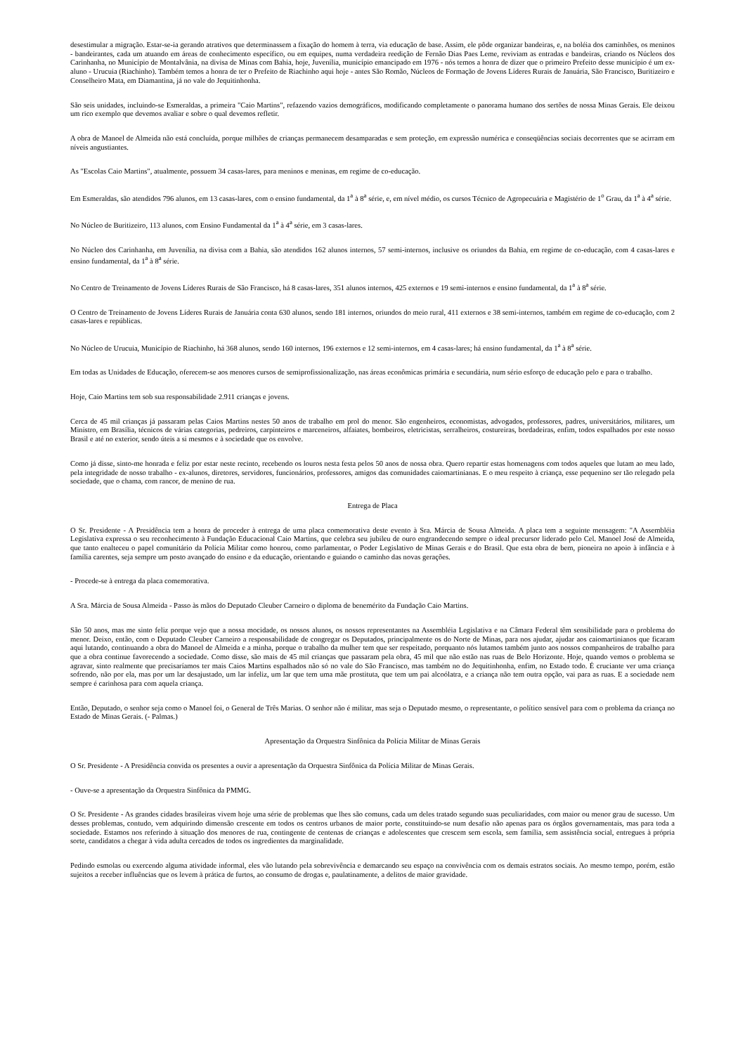desestimular a migração. Estar-se-ia gerando atrativos que determinassem a fixação do homem à terra, via educação de base. Assim, ele pôde organizar bandeiras, e, na boléia dos caminhões, os meninos - bandeirantes, cada um atuando em áreas de conhecimento específico, ou em equipes, numa verdadeira reedição de Fernão Dias Paes Leme, reviviam as entradas e bandeiras, criando os Núcleos dos Carinhanha, no Município de Montalvânia, na divisa de Minas com Bahia, hoje, Juvenília, município emancipado em 1976 - nós temos a honra de dizer que o primeiro Prefeito desse município é um ex-aluno - Urucuia (Riachinho). Também temos a honra de ter o Prefeito de Riachinho aqui hoje - antes São Romão, Núcleos de Formação de Jovens Líderes Rurais de Januária, São Francisco, Buritizeiro e Conselheiro Mata, em Diamantina, já no vale do Jequitinhonha.
São seis unidades, incluindo-se Esmeraldas, a primeira "Caio Martins", refazendo vazios demográficos, modificando completamente o panorama humano dos sertões de nossa Minas Gerais. Ele deixou um rico exemplo que devemos avaliar e sobre o qual devemos refletir.
A obra de Manoel de Almeida não está concluída, porque milhões de crianças permanecem desamparadas e sem proteção, em expressão numérica e conseqüências sociais decorrentes que se acirram em níveis angustiantes.
As "Escolas Caio Martins", atualmente, possuem 34 casas-lares, para meninos e meninas, em regime de co-educação.
Em Esmeraldas, são atendidos 796 alunos, em 13 casas-lares, com o ensino fundamental, da 1<sup>a</sup> à 8<sup>a</sup> série, e, em nível médio, os cursos Técnico de Agropecuária e Magistério de 1<sup>o</sup> Grau, da 1<sup>a</sup> à 4<sup>a</sup> série.
No Núcleo de Buritizeiro, 113 alunos, com Ensino Fundamental da 1<sup>a</sup> à 4<sup>a</sup> série, em 3 casas-lares.
No Núcleo dos Carinhanha, em Juvenília, na divisa com a Bahia, são atendidos 162 alunos internos, 57 semi-internos, inclusive os oriundos da Bahia, em regime de co-educação, com 4 casas-lares e ensino fundamental, da 1<sup>a</sup> à 8<sup>a</sup> série.
No Centro de Treinamento de Jovens Líderes Rurais de São Francisco, há 8 casas-lares, 351 alunos internos, 425 externos e 19 semi-internos e ensino fundamental, da 1<sup>a</sup> à 8<sup>a</sup> série.
O Centro de Treinamento de Jovens Líderes Rurais de Januária conta 630 alunos, sendo 181 internos, oriundos do meio rural, 411 externos e 38 semi-internos, também em regime de co-educação, com 2 casas-lares e repúblicas.
No Núcleo de Urucuia, Município de Riachinho, há 368 alunos, sendo 160 internos, 196 externos e 12 semi-internos, em 4 casas-lares; há ensino fundamental, da 1<sup>a</sup> à 8<sup>a</sup> série.
Em todas as Unidades de Educação, oferecem-se aos menores cursos de semiprofissionalização, nas áreas econômicas primária e secundária, num sério esforço de educação pelo e para o trabalho.
Hoje, Caio Martins tem sob sua responsabilidade 2.911 crianças e jovens.
Cerca de 45 mil crianças já passaram pelas Caios Martins nestes 50 anos de trabalho em prol do menor. São engenheiros, economistas, advogados, professores, padres, universitários, militares, um Ministro, em Brasília, técnicos de várias categorias, pedreiros, carpinteiros e marceneiros, alfaiates, bombeiros, eletricistas, serralheiros, costureiras, bordadeiras, enfim, todos espalhados por este nosso Brasil e até no exterior, sendo úteis a si mesmos e à sociedade que os envolve.
Como já disse, sinto-me honrada e feliz por estar neste recinto, recebendo os louros nesta festa pelos 50 anos de nossa obra. Quero repartir estas homenagens com todos aqueles que lutam ao meu lado, pela integridade de nosso trabalho - ex-alunos, diretores, servidores, funcionários, professores, amigos das comunidades caiomartinianas. E o meu respeito à criança, esse pequenino ser tão relegado pela sociedade, que o chama, com rancor, de menino de rua.
Entrega de Placa
O Sr. Presidente - A Presidência tem a honra de proceder à entrega de uma placa comemorativa deste evento à Sra. Márcia de Sousa Almeida. A placa tem a seguinte mensagem: "A Assembléia Legislativa expressa o seu reconhecimento à Fundação Educacional Caio Martins, que celebra seu jubileu de ouro engrandecendo sempre o ideal precursor liderado pelo Cel. Manoel José de Almeida, que tanto enalteceu o papel comunitário da Polícia Militar como honrou, como parlamentar, o Poder Legislativo de Minas Gerais e do Brasil. Que esta obra de bem, pioneira no apoio à infância e à família carentes, seja sempre um posto avançado do ensino e da educação, orientando e guiando o caminho das novas gerações.
- Procede-se à entrega da placa comemorativa.
A Sra. Márcia de Sousa Almeida - Passo às mãos do Deputado Cleuber Carneiro o diploma de benemérito da Fundação Caio Martins.
São 50 anos, mas me sinto feliz porque vejo que a nossa mocidade, os nossos alunos, os nossos representantes na Assembléia Legislativa e na Câmara Federal têm sensibilidade para o problema do menor. Deixo, então, com o Deputado Cleuber Carneiro a responsabilidade de congregar os Deputados, principalmente os do Norte de Minas, para nos ajudar, ajudar aos caiomartinianos que ficaram aqui lutando, continuando a obra do Manoel de Almeida e a minha, porque o trabalho da mulher tem que ser respeitado, porquanto nós lutamos também junto aos nossos companheiros de trabalho para que a obra continue favorecendo a sociedade. Como disse, são mais de 45 mil crianças que passaram pela obra, 45 mil que não estão nas ruas de Belo Horizonte. Hoje, quando vemos o problema se agravar, sinto realmente que precisaríamos ter mais Caios Martins espalhados não só no vale do São Francisco, mas também no do Jequitinhonha, enfim, no Estado todo. É cruciante ver uma criança sofrendo, não por ela, mas por um lar desajustado, um lar infeliz, um lar que tem uma mãe prostituta, que tem um pai alcoólatra, e a criança não tem outra opção, vai para as ruas. E a sociedade nem sempre é carinhosa para com aquela criança.
Então, Deputado, o senhor seja como o Manoel foi, o General de Três Marias. O senhor não é militar, mas seja o Deputado mesmo, o representante, o político sensível para com o problema da criança no Estado de Minas Gerais. (- Palmas.)
Apresentação da Orquestra Sinfônica da Polícia Militar de Minas Gerais
O Sr. Presidente - A Presidência convida os presentes a ouvir a apresentação da Orquestra Sinfônica da Polícia Militar de Minas Gerais.
- Ouve-se a apresentação da Orquestra Sinfônica da PMMG.
O Sr. Presidente - As grandes cidades brasileiras vivem hoje uma série de problemas que lhes são comuns, cada um deles tratado segundo suas peculiaridades, com maior ou menor grau de sucesso. Um desses problemas, contudo, vem adquirindo dimensão crescente em todos os centros urbanos de maior porte, constituindo-se num desafio não apenas para os órgãos governamentais, mas para toda a sociedade. Estamos nos referindo à situação dos menores de rua, contingente de centenas de crianças e adolescentes que crescem sem escola, sem família, sem assistência social, entregues à própria sorte, candidatos a chegar à vida adulta cercados de todos os ingredientes da marginalidade.
Pedindo esmolas ou exercendo alguma atividade informal, eles vão lutando pela sobrevivência e demarcando seu espaço na convivência com os demais estratos sociais. Ao mesmo tempo, porém, estão sujeitos a receber influências que os levem à prática de furtos, ao consumo de drogas e, paulatinamente, a delitos de maior gravidade.